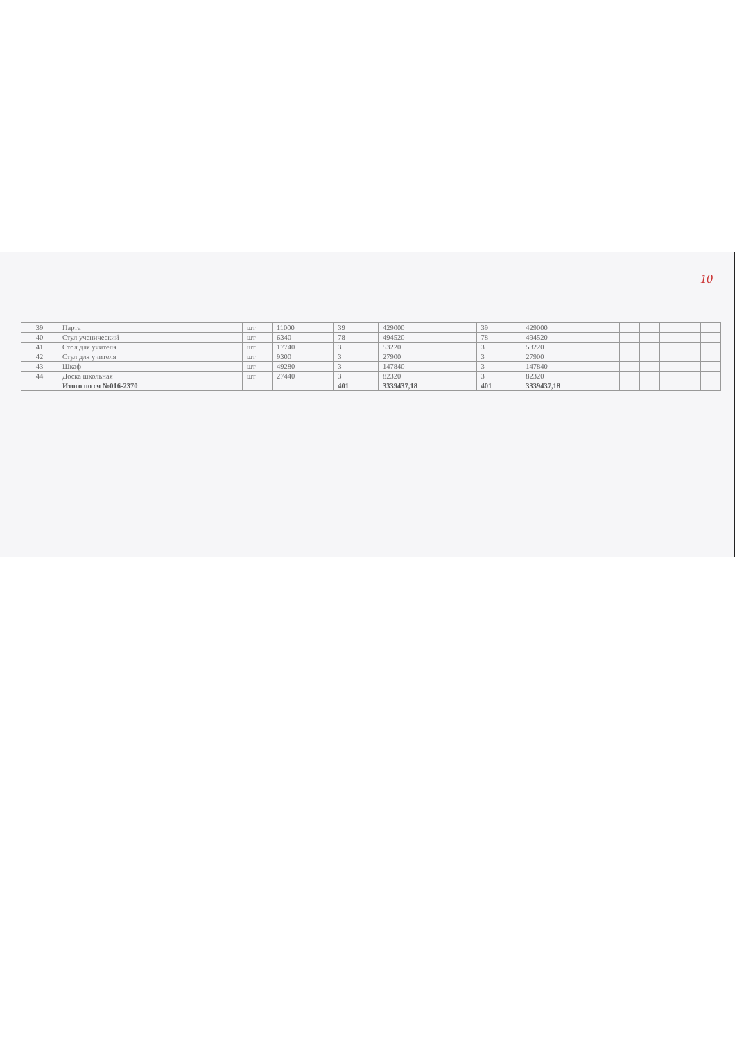10
| 39 | Парта | | шт | 11000 | 39 | 429000 | 39 | 429000 | | | | | |
| 40 | Стул ученический | | шт | 6340 | 78 | 494520 | 78 | 494520 | | | | | |
| 41 | Стол для учителя | | шт | 17740 | 3 | 53220 | 3 | 53220 | | | | | |
| 42 | Стул для учителя | | шт | 9300 | 3 | 27900 | 3 | 27900 | | | | | |
| 43 | Шкаф | | шт | 49280 | 3 | 147840 | 3 | 147840 | | | | | |
| 44 | Доска школьная | | шт | 27440 | 3 | 82320 | 3 | 82320 | | | | | |
| | Итого по сч №016-2370 | | | | 401 | 3339437,18 | 401 | 3339437,18 | | | | | |